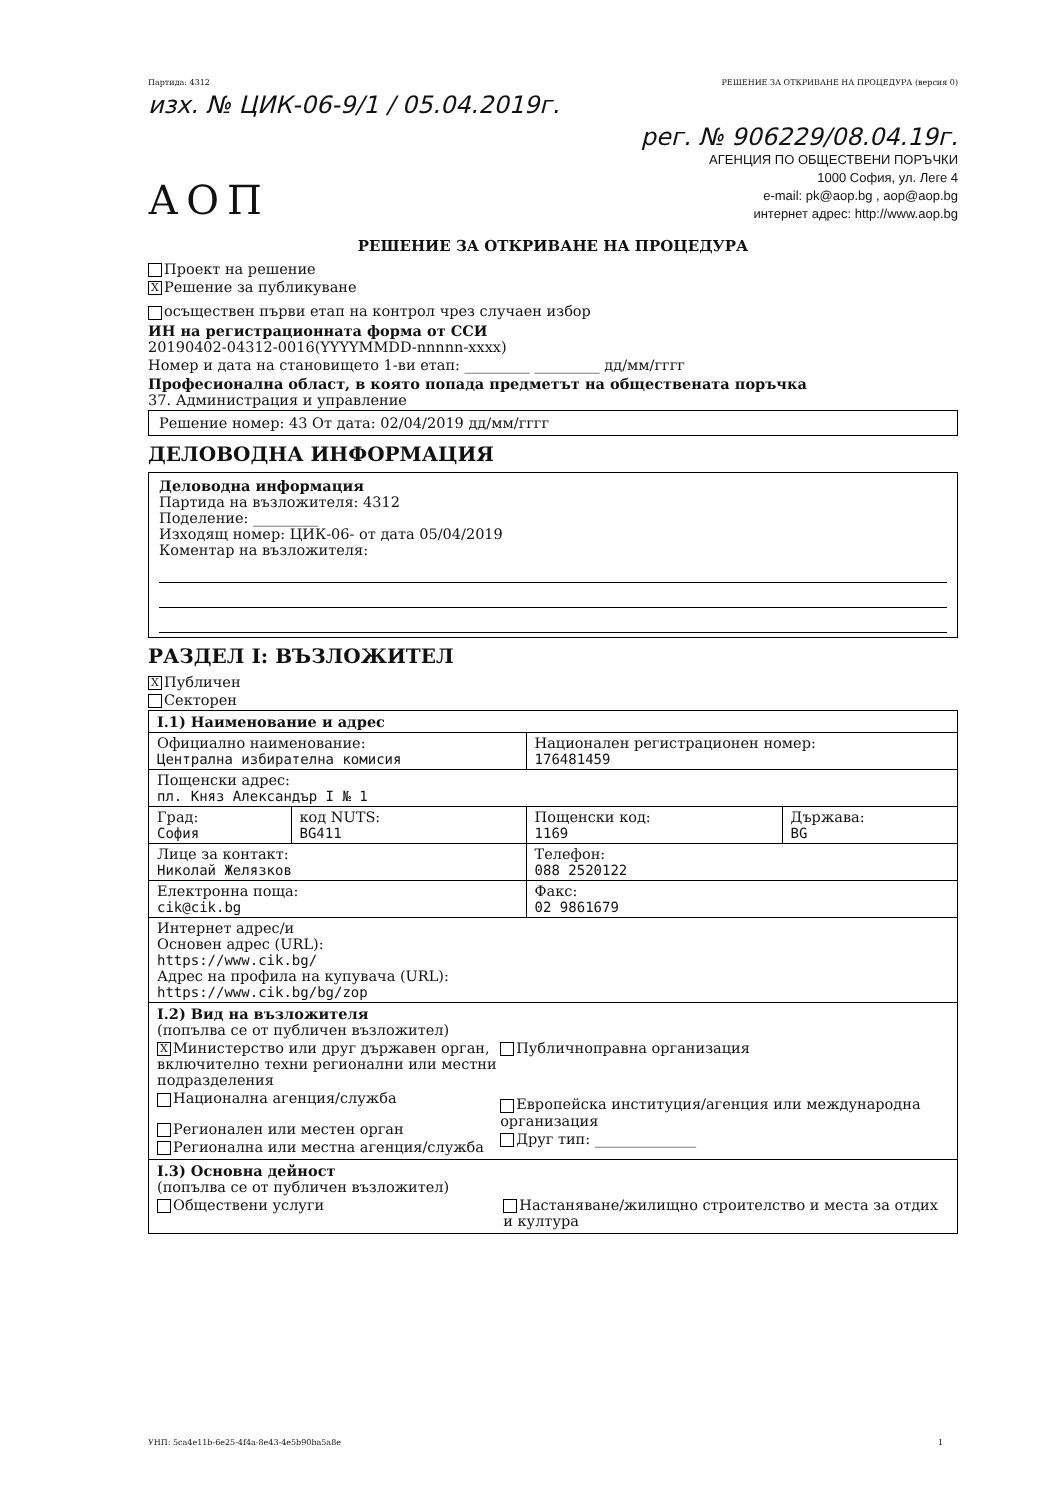Партида: 4312 РЕШЕНИЕ ЗА ОТКРИВАНЕ НА ПРОЦЕДУРА (версия 0)
изх. № ЦИК-06-9/1 / 05.04.2019г.
АОП
рег. № 906229/08.04.19г.
АГЕНЦИЯ ПО ОБЩЕСТВЕНИ ПОРЪЧКИ
1000 София, ул. Леге 4
e-mail: pk@aop.bg , aop@aop.bg
интернет адрес: http://www.aop.bg
РЕШЕНИЕ ЗА ОТКРИВАНЕ НА ПРОЦЕДУРА
Проект на решение
X Решение за публикуване
осъществен първи етап на контрол чрез случаен избор
ИН на регистрационната форма от ССИ
20190402-04312-0016(YYYYMMDD-nnnnn-xxxx)
Номер и дата на становището 1-ви етап: _________ _________ дд/мм/гггг
Професионална област, в която попада предметът на обществената поръчка
37. Администрация и управление
Решение номер: 43 От дата: 02/04/2019 дд/мм/гггг
ДЕЛОВОДНА ИНФОРМАЦИЯ
Деловодна информация
Партида на възложителя: 4312
Поделение: _________
Изходящ номер: ЦИК-06- от дата 05/04/2019
Коментар на възложителя:
РАЗДЕЛ I: ВЪЗЛОЖИТЕЛ
X Публичен
Секторен
| I.1) Наименование и адрес | | | |
| Официално наименование: Централна избирателна комисия | | Национален регистрационен номер: 176481459 | |
| Пощенски адрес: пл. Княз Александър I № 1 | | | |
| Град: София | код NUTS: BG411 | Пощенски код: 1169 | Държава: BG |
| Лице за контакт: Николай Желязков | | Телефон: 088 2520122 | |
| Електронна поща: cik@cik.bg | | Факс: 02 9861679 | |
| Интернет адрес/и Основен адрес (URL): https://www.cik.bg/ Адрес на профила на купувача (URL): https://www.cik.bg/bg/zop | | | |
| I.2) Вид на възложителя (попълва се от публичен възложител) X Министерство или друг държавен орган, включително техни регионални или местни подразделения Национална агенция/служба Регионален или местен орган Регионална или местна агенция/служба Публичноправна организация Европейска институция/агенция или международна организация Друг тип: ______________ | | | |
| I.3) Основна дейност (попълва се от публичен възложител) Обществени услуги Настаняване/жилищно строителство и места за отдих и култура | | | |
УНП: 5ca4e11b-6e25-4f4a-8e43-4e5b90ba5a8e 1